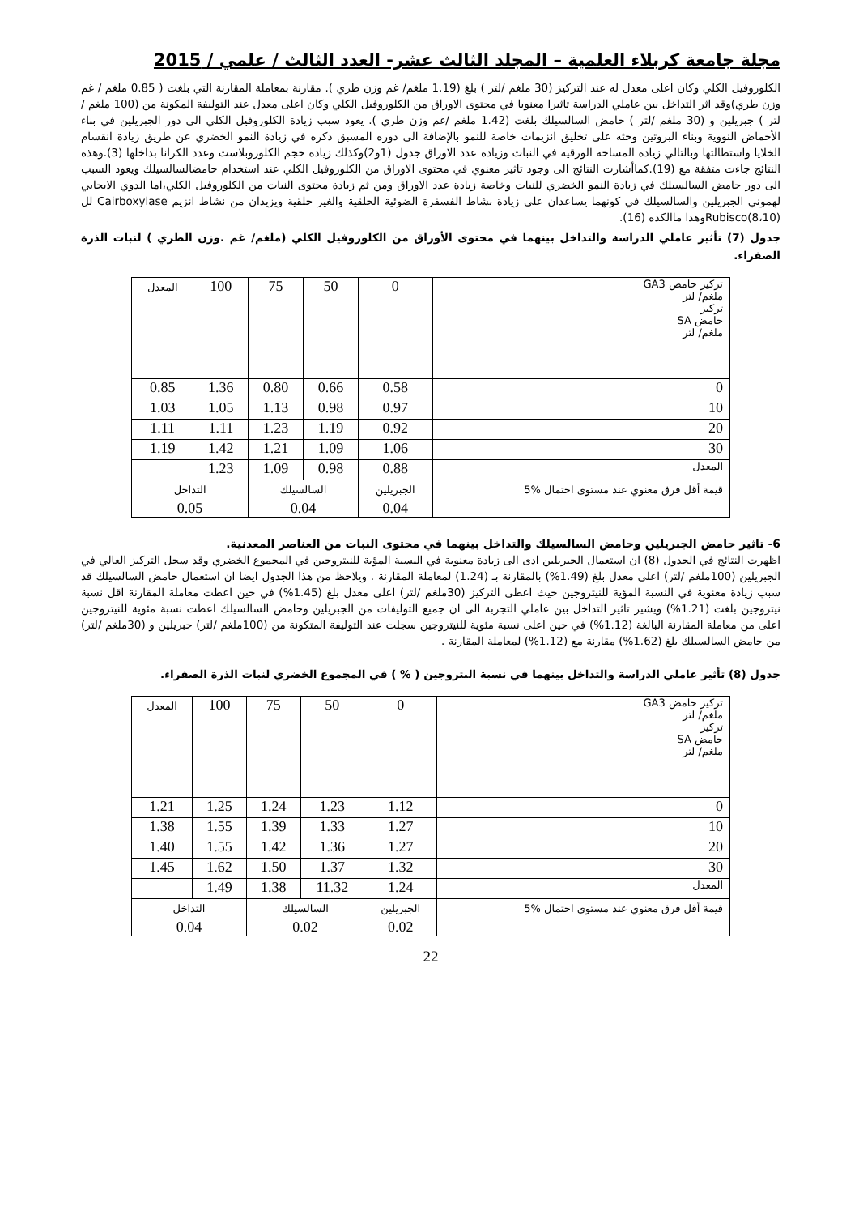مجلة جامعة كربلاء العلمية – المجلد الثالث عشر- العدد الثالث / علمي / 2015
الكلوروفيل الكلي وكان اعلى معدل له عند التركيز (30 ملغم /لتر ) بلغ (1.19 ملغم/ غم وزن طري ). مقارنة بمعاملة المقارنة التي بلغت ( 0.85 ملغم / غم وزن طري)وقد اثر التداخل بين عاملي الدراسة تاثيرا معنويا في محتوى الاوراق من الكلوروفيل الكلي وكان اعلى معدل عند التوليفة المكونة من (100 ملغم /لتر ) جبريلين و (30 ملغم /لتر ) حامض السالسيلك بلغت (1.42 ملغم /غم وزن طري ). يعود سبب زيادة الكلوروفيل الكلي الى دور الجبريلين في بناء الأحماض النووية وبناء البروتين وحثه على تخليق انزيمات خاصة للنمو بالإضافة الى دوره المسبق ذكره في زيادة النمو الخضري عن طريق زيادة انقسام الخلايا واستطالتها وبالتالي زيادة المساحة الورقية في النبات وزيادة عدد الاوراق جدول (1و2)وكذلك زيادة حجم الكلوروبلاست وعدد الكرانا بداخلها (3).وهذه النتائج جاءت متفقة مع (19).كماأشارت النتائج الى وجود تاثير معنوي في محتوى الاوراق من الكلوروفيل الكلي عند استخدام حامضالسالسيلك ويعود السبب الى دور حامض السالسيلك في زيادة النمو الخضري للنبات وخاصة زيادة عدد الاوراق ومن ثم زيادة محتوى النبات من الكلوروفيل الكلي،اما الدوي الايجابي لهموني الجبريلين والسالسيلك في كونهما يساعدان على زيادة نشاط الفسفرة الضوئية الحلقية والغير حلقية ويزيدان من نشاط انزيم Cairboxylase لل Rubisco(8،10)وهذا ماالكده (16).
جدول (7) تأثير عاملي الدراسة والتداخل بينهما في محتوى الأوراق من الكلوروفيل الكلي (ملغم/ غم .وزن الطري ) لنبات الذرة الصفراء.
| تركيز حامض GA3 ملغم/ لتر تركيز حامض SA ملغم/ لتر | 0 | 50 | 75 | 100 | المعدل |
| 0 | 0.58 | 0.66 | 0.80 | 1.36 | 0.85 |
| 10 | 0.97 | 0.98 | 1.13 | 1.05 | 1.03 |
| 20 | 0.92 | 1.19 | 1.23 | 1.11 | 1.11 |
| 30 | 1.06 | 1.09 | 1.21 | 1.42 | 1.19 |
| المعدل | 0.88 | 0.98 | 1.09 | 1.23 | |
| قيمة أقل فرق معنوي عند مستوى احتمال %5 | الجبريلين 0.04 | السالسيلك 0.04 | | التداخل 0.05 | |
6- تاثير حامض الجبريلين وحامض السالسيلك والتداخل بينهما في محتوى النبات من العناصر المعدنية.
اظهرت النتائج في الجدول (8) ان استعمال الجبريلين ادى الى زيادة معنوية في النسبة المؤية للنيتروجين في المجموع الخضري وقد سجل التركيز العالي في الجبريلين (100ملغم /لتر) اعلى معدل بلغ (1.49%) بالمقارنة بـ (1.24) لمعاملة المقارنة . ويلاحظ من هذا الجدول ايضا ان استعمال حامض السالسيلك قد سبب زيادة معنوية في النسبة المؤية للنيتروجين حيث اعطى التركيز (30ملغم /لتر) اعلى معدل بلغ (1.45%) في حين اعطت معاملة المقارنة اقل نسبة نيتروجين بلغت (1.21%) ويشير تاثير التداخل بين عاملي التجربة الى ان جميع التوليفات من الجبريلين وحامض السالسيلك اعطت نسبة مئوية للنيتروجين اعلى من معاملة المقارنة البالغة (1.12%) في حين اعلى نسبة مئوية للنيتروجين سجلت عند التوليفة المتكونة من (100ملغم /لتر) جبريلين و (30ملغم /لتر) من حامض السالسيلك بلغ (1.62%) مقارنة مع (1.12%) لمعاملة المقارنة .
جدول (8) تأثير عاملي الدراسة والتداخل بينهما في نسبة النتروجين ( % ) في المجموع الخضري لنبات الذرة الصفراء.
| تركيز حامض GA3 ملغم/ لتر تركيز حامض SA ملغم/ لتر | 0 | 50 | 75 | 100 | المعدل |
| 0 | 1.12 | 1.23 | 1.24 | 1.25 | 1.21 |
| 10 | 1.27 | 1.33 | 1.39 | 1.55 | 1.38 |
| 20 | 1.27 | 1.36 | 1.42 | 1.55 | 1.40 |
| 30 | 1.32 | 1.37 | 1.50 | 1.62 | 1.45 |
| المعدل | 1.24 | 11.32 | 1.38 | 1.49 | |
| قيمة أقل فرق معنوي عند مستوى احتمال %5 | الجبريلين 0.02 | السالسيلك 0.02 | | التداخل 0.04 | |
22